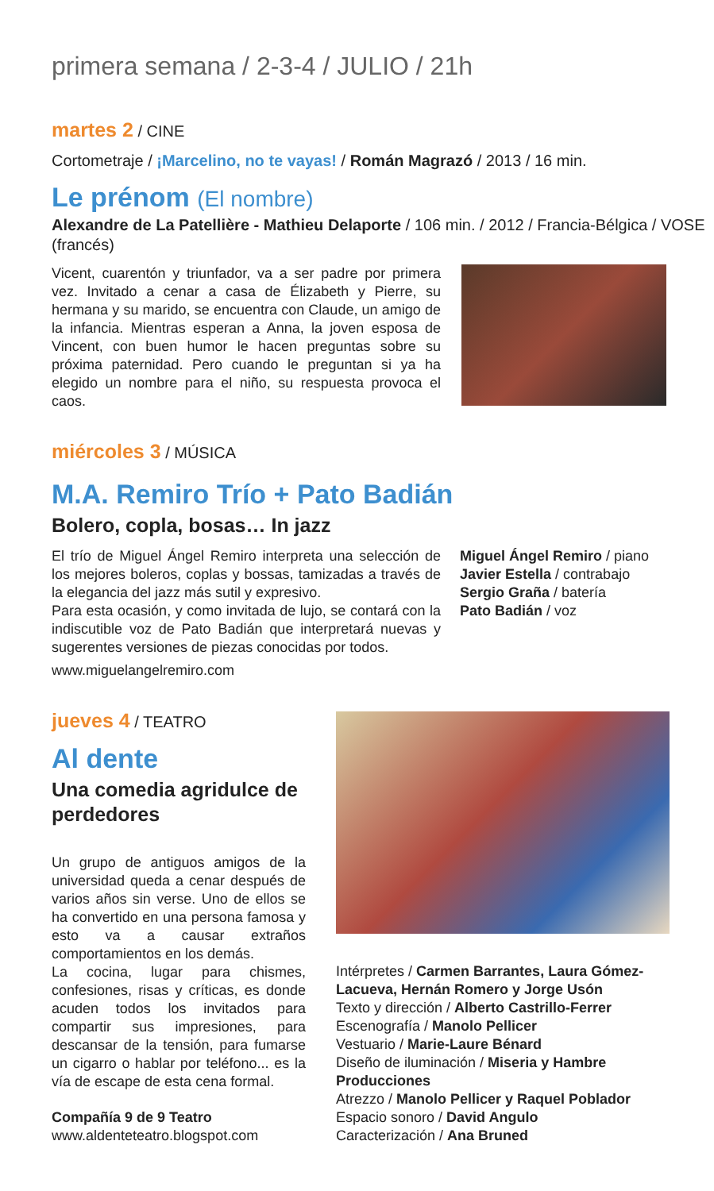primera semana / 2-3-4 / JULIO / 21h
martes 2 / CINE
Cortometraje / ¡Marcelino, no te vayas! / Román Magrazó / 2013 / 16 min.
Le prénom (El nombre)
Alexandre de La Patellière - Mathieu Delaporte / 106 min. / 2012 / Francia-Bélgica / VOSE (francés)
Vicent, cuarentón y triunfador, va a ser padre por primera vez. Invitado a cenar a casa de Élizabeth y Pierre, su hermana y su marido, se encuentra con Claude, un amigo de la infancia. Mientras esperan a Anna, la joven esposa de Vincent, con buen humor le hacen preguntas sobre su próxima paternidad. Pero cuando le preguntan si ya ha elegido un nombre para el niño, su respuesta provoca el caos.
miércoles 3 / MÚSICA
M.A. Remiro Trío + Pato Badián
Bolero, copla, bosas… In jazz
El trío de Miguel Ángel Remiro interpreta una selección de los mejores boleros, coplas y bossas, tamizadas a través de la elegancia del jazz más sutil y expresivo.
Para esta ocasión, y como invitada de lujo, se contará con la indiscutible voz de Pato Badián que interpretará nuevas y sugerentes versiones de piezas conocidas por todos.
www.miguelangelremiro.com
Miguel Ángel Remiro / piano
Javier Estella / contrabajo
Sergio Graña / batería
Pato Badián / voz
jueves 4 / TEATRO
Al dente
Una comedia agridulce de perdedores
Un grupo de antiguos amigos de la universidad queda a cenar después de varios años sin verse. Uno de ellos se ha convertido en una persona famosa y esto va a causar extraños comportamientos en los demás.
La cocina, lugar para chismes, confesiones, risas y críticas, es donde acuden todos los invitados para compartir sus impresiones, para descansar de la tensión, para fumarse un cigarro o hablar por teléfono... es la vía de escape de esta cena formal.
Compañía 9 de 9 Teatro
www.aldenteteatro.blogspot.com
Intérpretes / Carmen Barrantes, Laura Gómez-Lacueva, Hernán Romero y Jorge Usón
Texto y dirección / Alberto Castrillo-Ferrer
Escenografía / Manolo Pellicer
Vestuario / Marie-Laure Bénard
Diseño de iluminación / Miseria y Hambre Producciones
Atrezzo / Manolo Pellicer y Raquel Poblador
Espacio sonoro / David Angulo
Caracterización / Ana Bruned